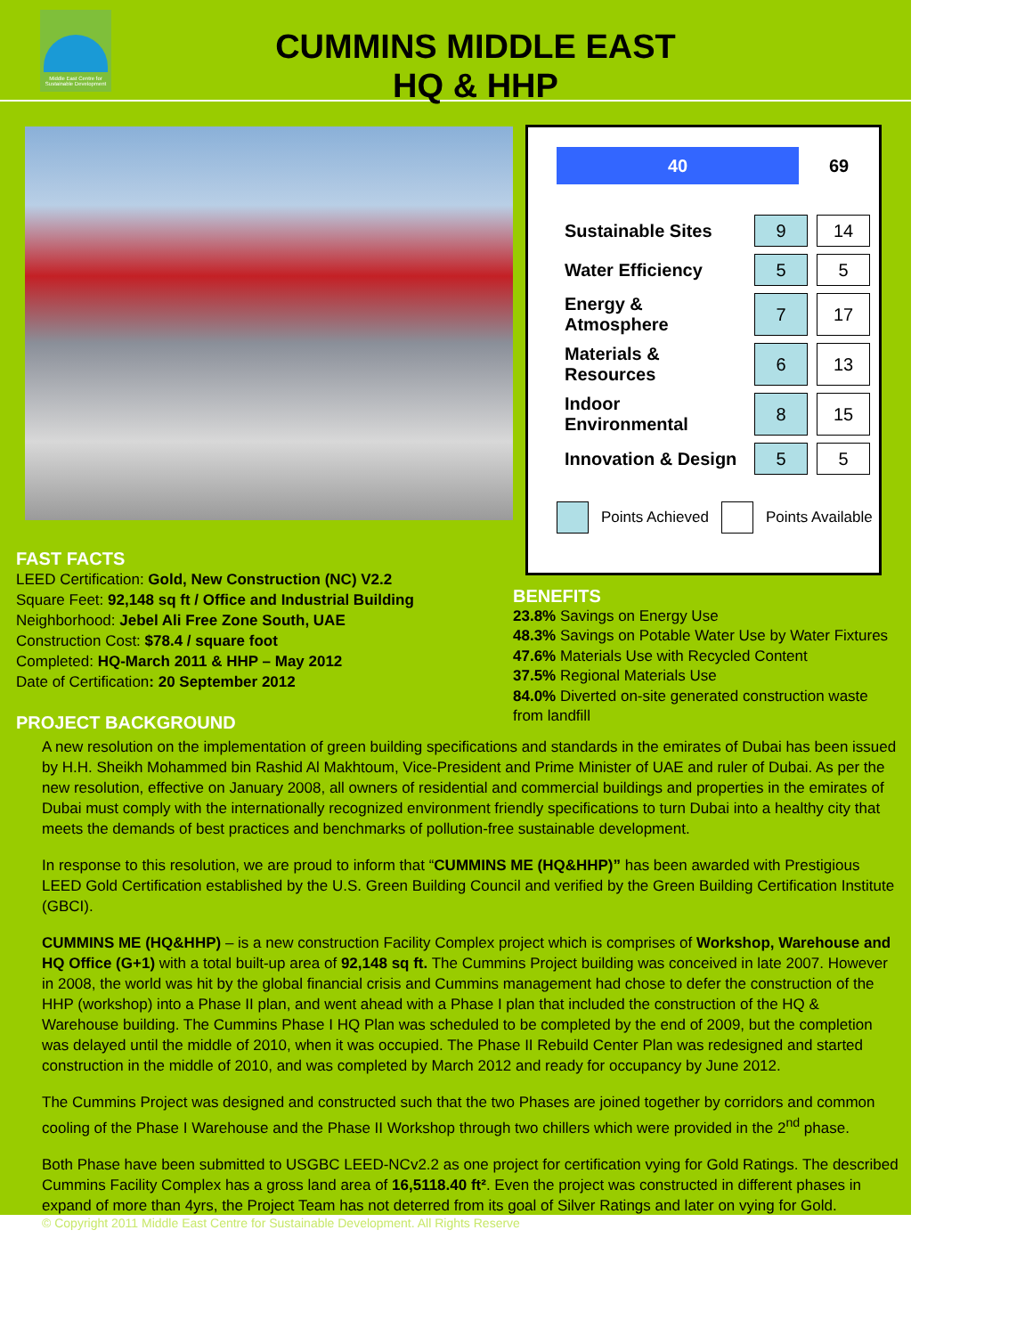Middle East Centre for Sustainable Development
CUMMINS MIDDLE EAST
HQ & HHP
FAST FACTS
LEED Certification: Gold, New Construction (NC) V2.2
Square Feet: 92,148 sq ft / Office and Industrial Building
Neighborhood: Jebel Ali Free Zone South, UAE
Construction Cost: $78.4 / square foot
Completed: HQ-March 2011 & HHP – May 2012
Date of Certification: 20 September 2012
PROJECT BACKGROUND
40
69
| Sustainable Sites | 9 | 14 |
| Water Efficiency | 5 | 5 |
| Energy & Atmosphere | 7 | 17 |
| Materials & Resources | 6 | 13 |
| Indoor Environmental | 8 | 15 |
| Innovation & Design | 5 | 5 |
Points Achieved
Points Available
BENEFITS
23.8% Savings on Energy Use
48.3% Savings on Potable Water Use by Water Fixtures
47.6% Materials Use with Recycled Content
37.5% Regional Materials Use
84.0% Diverted on-site generated construction waste
from landfill
A new resolution on the implementation of green building specifications and standards in the emirates of Dubai has been issued by H.H. Sheikh Mohammed bin Rashid Al Makhtoum, Vice-President and Prime Minister of UAE and ruler of Dubai. As per the new resolution, effective on January 2008, all owners of residential and commercial buildings and properties in the emirates of Dubai must comply with the internationally recognized environment friendly specifications to turn Dubai into a healthy city that meets the demands of best practices and benchmarks of pollution-free sustainable development.
In response to this resolution, we are proud to inform that “CUMMINS ME (HQ&HHP)” has been awarded with Prestigious LEED Gold Certification established by the U.S. Green Building Council and verified by the Green Building Certification Institute (GBCI).
CUMMINS ME (HQ&HHP) – is a new construction Facility Complex project which is comprises of Workshop, Warehouse and HQ Office (G+1) with a total built-up area of 92,148 sq ft. The Cummins Project building was conceived in late 2007. However in 2008, the world was hit by the global financial crisis and Cummins management had chose to defer the construction of the HHP (workshop) into a Phase II plan, and went ahead with a Phase I plan that included the construction of the HQ & Warehouse building. The Cummins Phase I HQ Plan was scheduled to be completed by the end of 2009, but the completion was delayed until the middle of 2010, when it was occupied. The Phase II Rebuild Center Plan was redesigned and started construction in the middle of 2010, and was completed by March 2012 and ready for occupancy by June 2012.
The Cummins Project was designed and constructed such that the two Phases are joined together by corridors and common cooling of the Phase I Warehouse and the Phase II Workshop through two chillers which were provided in the 2<sup>nd</sup> phase.
Both Phase have been submitted to USGBC LEED-NCv2.2 as one project for certification vying for Gold Ratings. The described Cummins Facility Complex has a gross land area of 16,5118.40 ft². Even the project was constructed in different phases in expand of more than 4yrs, the Project Team has not deterred from its goal of Silver Ratings and later on vying for Gold.
© Copyright 2011 Middle East Centre for Sustainable Development. All Rights Reserve